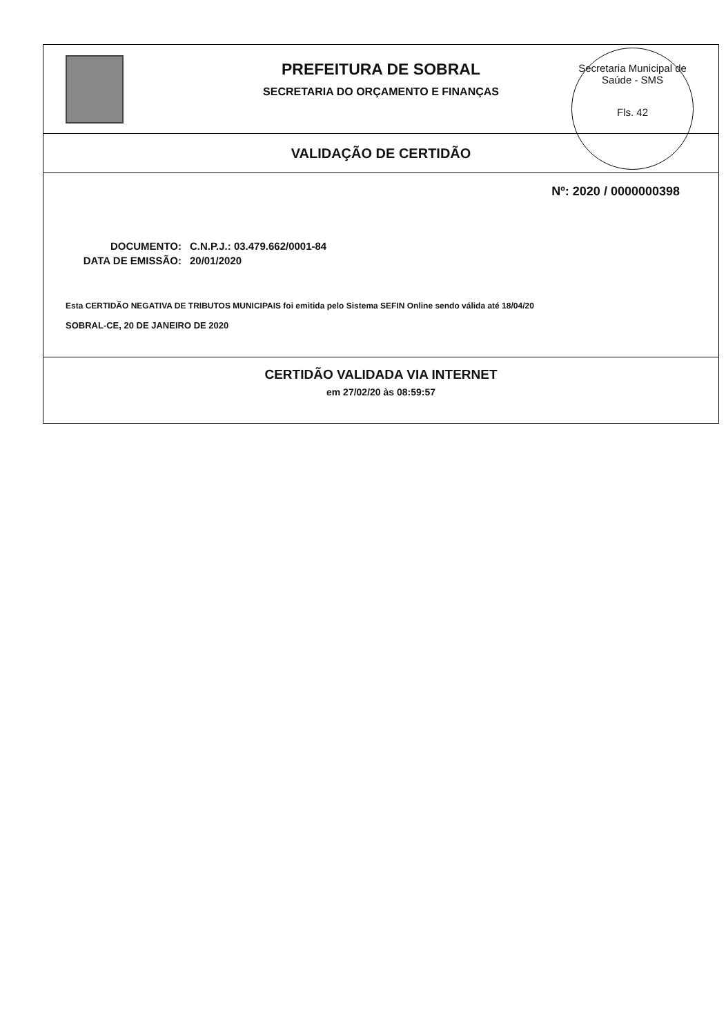PREFEITURA DE SOBRAL
SECRETARIA DO ORÇAMENTO E FINANÇAS
Secretaria Municipal de Saúde - SMS
Fls. 42
VALIDAÇÃO DE CERTIDÃO
Nº: 2020 / 0000000398
DOCUMENTO: C.N.P.J.: 03.479.662/0001-84
DATA DE EMISSÃO: 20/01/2020
Esta CERTIDÃO NEGATIVA DE TRIBUTOS MUNICIPAIS foi emitida pelo Sistema SEFIN Online sendo válida até 18/04/20
SOBRAL-CE, 20 DE JANEIRO DE 2020
CERTIDÃO VALIDADA VIA INTERNET
em 27/02/20 às 08:59:57